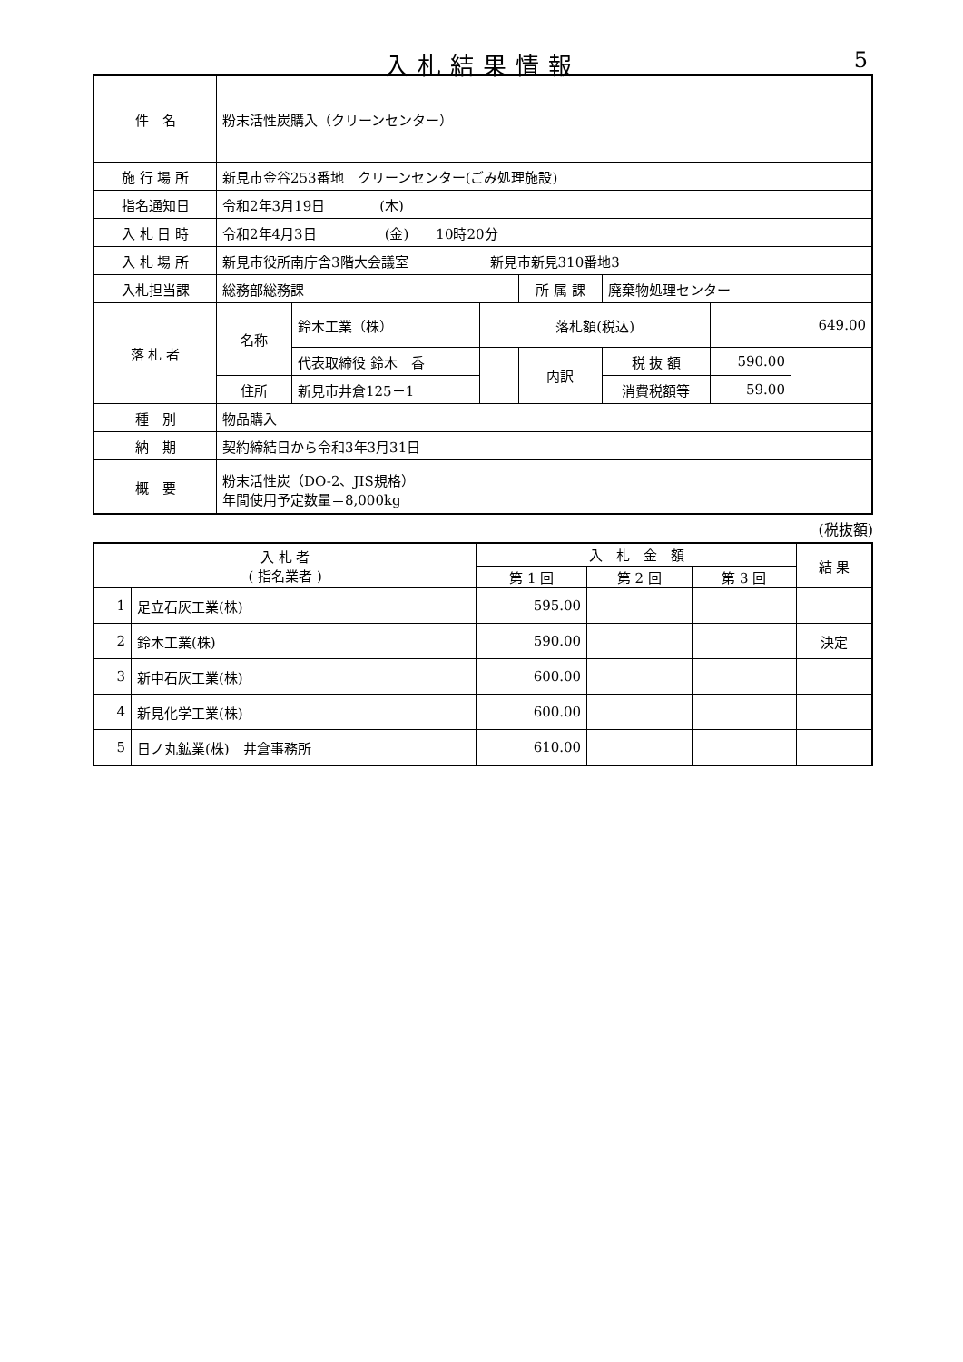入札結果情報
5
| 件 名 | 粉末活性炭購入（クリーンセンター） | | | | | | |
| 施 行 場 所 | 新見市金谷253番地 クリーンセンター(ごみ処理施設) | | | | | | |
| 指名通知日 | 令和2年3月19日 (木) | | | | | | |
| 入 札 日 時 | 令和2年4月3日 (金) 10時20分 | | | | | | |
| 入 札 場 所 | 新見市役所南庁舎3階大会議室 新見市新見310番地3 | | | | | | |
| 入札担当課 | 総務部総務課 | | | 所 属 課 | 廃棄物処理センター | | |
| 落 札 者 | 名称 | 鈴木工業（株） | 落札額(税込) | | | | 649.00 |
| | | 代表取締役 鈴木 香 | | 内訳 | 税 抜 額 | 590.00 | |
| | 住所 | 新見市井倉125－1 | | | 消費税額等 | 59.00 | |
| 種 別 | 物品購入 | | | | | | |
| 納 期 | 契約締結日から令和3年3月31日 | | | | | | |
| 概 要 | 粉末活性炭（DO-2、JIS規格） 年間使用予定数量＝8,000kg | | | | | | |
(税抜額)
| 入 札 者 ( 指名業者 ) | | 入 札 金 額 | | | 結 果 |
| --- | --- | --- | --- | --- | --- |
| | | 第 1 回 | 第 2 回 | 第 3 回 | |
| 1 | 足立石灰工業(株) | 595.00 | | | |
| 2 | 鈴木工業(株) | 590.00 | | | 決定 |
| 3 | 新中石灰工業(株) | 600.00 | | | |
| 4 | 新見化学工業(株) | 600.00 | | | |
| 5 | 日ノ丸鉱業(株) 井倉事務所 | 610.00 | | | |